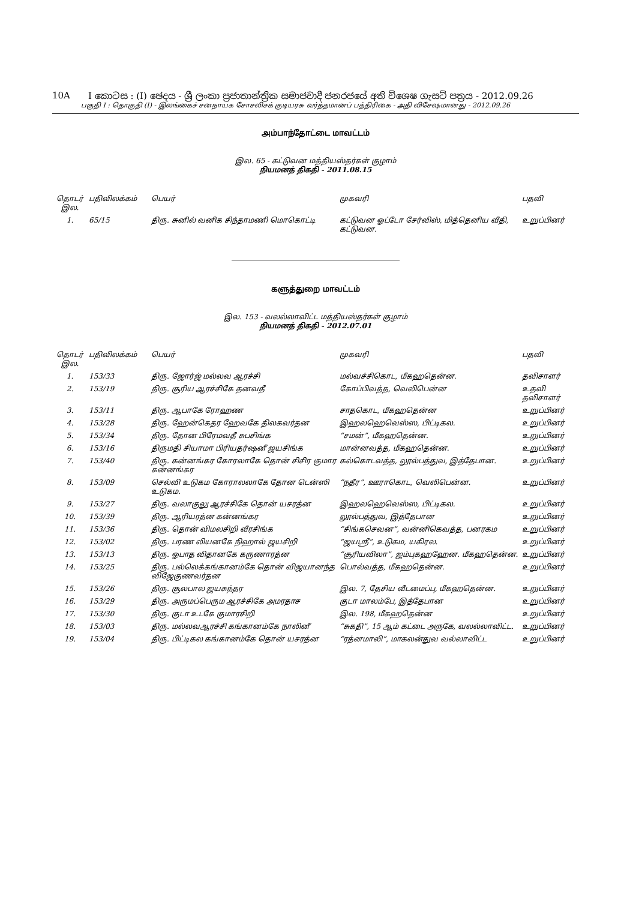10A I කොටස : (I) ඡෙදය - ශ්‍රී ලංකා ප්‍රජාතාන්ත්‍රික සමාජවාදී ජනරජයේ අති විශෙෂ ගැසට් පත්‍රය - 2012.09.26
பகுதி I : தொகுதி (I) - இலங்கைச் சனநாயக சோசலிசக் குடியரசு வர்த்தமானப் பத்திரிகை - அதி விசேஷமானது - 2012.09.26
அம்பாந்தோட்டை மாவட்டம்
இல. 65 - கட்டுவன மத்தியஸ்தர்கள் குழாம்
நியமனத் திகதி - 2011.08.15
| தொடர் இல. | பதிவிலக்கம் | பெயர் | முகவரி | பதவி |
| --- | --- | --- | --- | --- |
| 1. | 65/15 | திரு. சுனில் வனிக சிந்தாமணி மொகொட்டி | கட்டுவன ஓட்டோ சேர்விஸ், மித்தெனிய வீதி, கட்டுவன. | உறுப்பினர் |
களுத்துறை மாவட்டம்
இல. 153 - வலல்லாவிட்ட மத்தியஸ்தர்கள் குழாம்
நியமனத் திகதி - 2012.07.01
| தொடர் இல. | பதிவிலக்கம் | பெயர் | முகவரி | பதவி |
| --- | --- | --- | --- | --- |
| 1. | 153/33 | திரு. ஜோர்ஜ் மல்லவ ஆரச்சி | மல்வச்சிகொட, மீகஹதென்ன. | தவிசாளர் |
| 2. | 153/19 | திரு. சூரிய ஆரச்சிகே தனவதீ | கோப்பிவத்த, வெலிபென்ன | உதவி தவிசாளர் |
| 3. | 153/11 | திரு. ஆபாகே ரோஹண | சாதகொட, மீகஹதென்ன | உறுப்பினர் |
| 4. | 153/28 | திரு. ஹேன்கெதர ஹேவகே திலகவர்தன | இஹலஹெவெஸ்ஸ, பிட்டிகல. | உறுப்பினர் |
| 5. | 153/34 | திரு. தோன பிரேமவதீ சுபசிங்க | “சமன்”, மீகஹதென்ன. | உறுப்பினர் |
| 6. | 153/16 | திருமதி சியாமா பிரியதர்ஷனீ ஜயசிங்க | மான்னவத்த, மீகஹதென்ன. | உறுப்பினர் |
| 7. | 153/40 | திரு. கன்னங்கர கோரலாகே தொன் சிசிர குமார கன்னங்கர | கல்கொடவத்த, லூல்பத்துவ, இத்தேபான. | உறுப்பினர் |
| 8. | 153/09 | செல்வி உடுகம கோராலலாகே தோன டென்ஸி உடுகம. | “நதீர”, ஊராகொட, வெலிபென்ன. | உறுப்பினர் |
| 9. | 153/27 | திரு. வலாகுலு ஆரச்சிகே தொன் யசரத்ன | இஹலஹெவெஸ்ஸ, பிட்டிகல. | உறுப்பினர் |
| 10. | 153/39 | திரு. ஆரியரத்ன கன்னங்கர | லூல்பத்துவ, இத்தேபான | உறுப்பினர் |
| 11. | 153/36 | திரு. தொன் விமலசிறி வீரசிங்க | “சிங்கசெவன”, வன்னிகெவத்த, பனரகம | உறுப்பினர் |
| 12. | 153/02 | திரு. பரண லியனகே நிஹால் ஜயசிறி | “ஜயஸ்ரீ”, உடுகம, யகிரல. | உறுப்பினர் |
| 13. | 153/13 | திரு. ஓபாத விதானகே கருணாரத்ன | “சூரியவிலா”, ஜம்புகஹஹேன. மீகஹதென்ன. | உறுப்பினர் |
| 14. | 153/25 | திரு. பல்லெக்கங்கானம்கே தொன் விஜயானந்த விஜேகுணவர்தன | பொல்வத்த, மீகஹதென்ன. | உறுப்பினர் |
| 15. | 153/26 | திரு. சூலபால ஜயசுந்தர | இல. 7, தேசிய வீடமைப்பு, மீகஹதென்ன. | உறுப்பினர் |
| 16. | 153/29 | திரு. அருமப்பெரும ஆரச்சிகே அமரதாச | குடா மாலம்பே, இத்தேபான | உறுப்பினர் |
| 17. | 153/30 | திரு. குடா உடகே குமாரசிறி | இல. 198, மீகஹதென்ன | உறுப்பினர் |
| 18. | 153/03 | திரு. மல்லவஆரச்சி கங்கானம்கே நாலினீ | “சுகதி”, 15 ஆம் கட்டை அருகே, வலல்லாவிட்ட. | உறுப்பினர் |
| 19. | 153/04 | திரு. பிட்டிகல கங்கானம்கே தொன் யசரத்ன | “ரத்னமாலி”, மாகலன்துவ வல்லாவிட்ட | உறுப்பினர் |